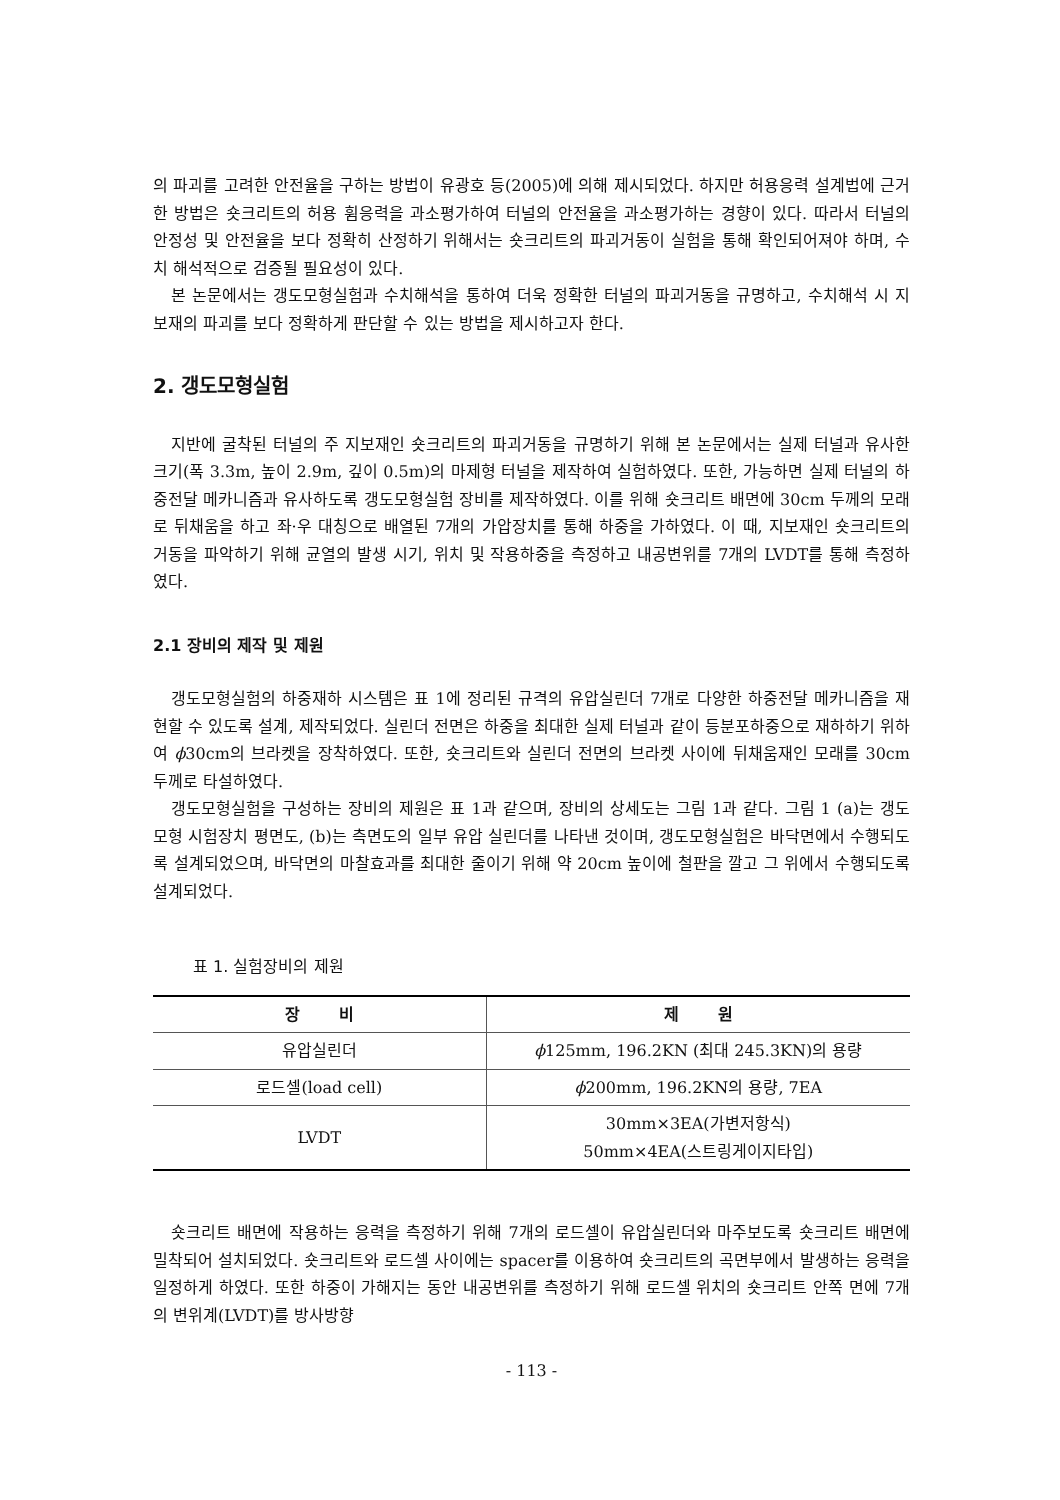의 파괴를 고려한 안전율을 구하는 방법이 유광호 등(2005)에 의해 제시되었다. 하지만 허용응력 설계법에 근거한 방법은 숏크리트의 허용 휨응력을 과소평가하여 터널의 안전율을 과소평가하는 경향이 있다. 따라서 터널의 안정성 및 안전율을 보다 정확히 산정하기 위해서는 숏크리트의 파괴거동이 실험을 통해 확인되어져야 하며, 수치 해석적으로 검증될 필요성이 있다.
본 논문에서는 갱도모형실험과 수치해석을 통하여 더욱 정확한 터널의 파괴거동을 규명하고, 수치해석 시 지보재의 파괴를 보다 정확하게 판단할 수 있는 방법을 제시하고자 한다.
2. 갱도모형실험
지반에 굴착된 터널의 주 지보재인 숏크리트의 파괴거동을 규명하기 위해 본 논문에서는 실제 터널과 유사한 크기(폭 3.3m, 높이 2.9m, 깊이 0.5m)의 마제형 터널을 제작하여 실험하였다. 또한, 가능하면 실제 터널의 하중전달 메카니즘과 유사하도록 갱도모형실험 장비를 제작하였다. 이를 위해 숏크리트 배면에 30cm 두께의 모래로 뒤채움을 하고 좌·우 대칭으로 배열된 7개의 가압장치를 통해 하중을 가하였다. 이 때, 지보재인 숏크리트의 거동을 파악하기 위해 균열의 발생 시기, 위치 및 작용하중을 측정하고 내공변위를 7개의 LVDT를 통해 측정하였다.
2.1 장비의 제작 및 제원
갱도모형실험의 하중재하 시스템은 표 1에 정리된 규격의 유압실린더 7개로 다양한 하중전달 메카니즘을 재현할 수 있도록 설계, 제작되었다. 실린더 전면은 하중을 최대한 실제 터널과 같이 등분포하중으로 재하하기 위하여 ϕ30cm의 브라켓을 장착하였다. 또한, 숏크리트와 실린더 전면의 브라켓 사이에 뒤채움재인 모래를 30cm 두께로 타설하였다.
갱도모형실험을 구성하는 장비의 제원은 표 1과 같으며, 장비의 상세도는 그림 1과 같다. 그림 1 (a)는 갱도모형 시험장치 평면도, (b)는 측면도의 일부 유압 실린더를 나타낸 것이며, 갱도모형실험은 바닥면에서 수행되도록 설계되었으며, 바닥면의 마찰효과를 최대한 줄이기 위해 약 20cm 높이에 철판을 깔고 그 위에서 수행되도록 설계되었다.
표 1. 실험장비의 제원
| 장 비 | 제 원 |
| --- | --- |
| 유압실린더 | ϕ 125mm, 196.2KN (최대 245.3KN)의 용량 |
| 로드셀(load cell) | ϕ 200mm, 196.2KN의 용량, 7EA |
| LVDT | 30mm×3EA(가변저항식) 50mm×4EA(스트링게이지타입) |
숏크리트 배면에 작용하는 응력을 측정하기 위해 7개의 로드셀이 유압실린더와 마주보도록 숏크리트 배면에 밀착되어 설치되었다. 숏크리트와 로드셀 사이에는 spacer를 이용하여 숏크리트의 곡면부에서 발생하는 응력을 일정하게 하였다. 또한 하중이 가해지는 동안 내공변위를 측정하기 위해 로드셀 위치의 숏크리트 안쪽 면에 7개의 변위계(LVDT)를 방사방향
- 113 -